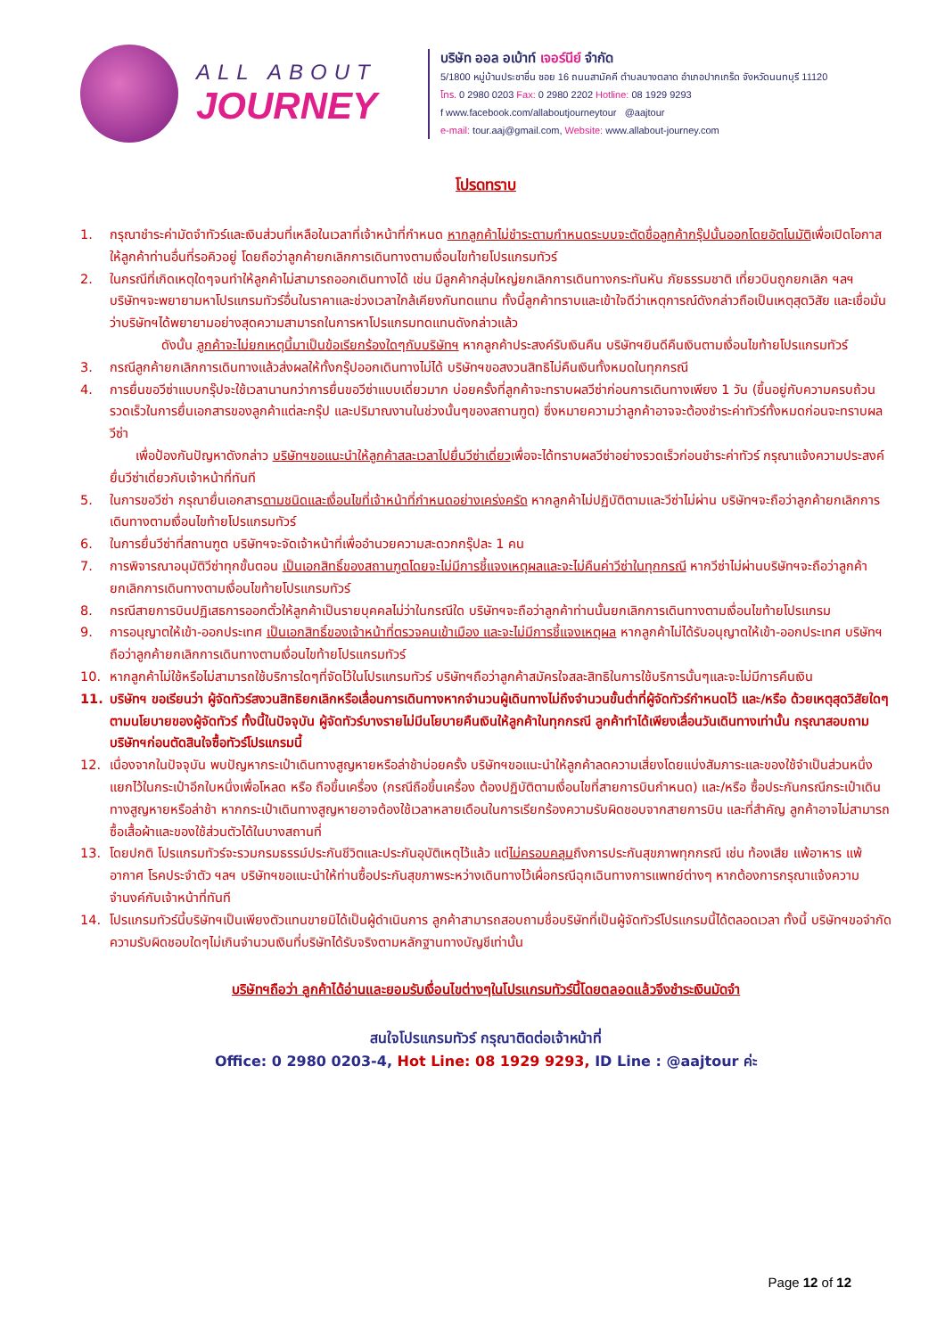ALL ABOUT
JOURNEY
บริษัท ออล อเบ้าท์ เจอร์นีย์ จำกัด
5/1800 หมู่บ้านประชาชื่น ซอย 16 ถนนสามัคคี ตำบลบางตลาด อำเภอปากเกร็ด จังหวัดนนทบุรี 11120
โทร. 0 2980 0203 Fax: 0 2980 2202 Hotline: 08 1929 9293
f www.facebook.com/allaboutjourneytour @aajtour
e-mail: tour.aaj@gmail.com, Website: www.allabout-journey.com
โปรดทราบ
1. กรุณาชำระค่ามัดจำทัวร์และเงินส่วนที่เหลือในเวลาที่เจ้าหน้าที่กำหนด หากลูกค้าไม่ชำระตามกำหนดระบบจะตัดชื่อลูกค้ากรุ๊ปนั้นออกโดยอัตโนมัติเพื่อเปิดโอกาสให้ลูกค้าท่านอื่นที่รอคิวอยู่ โดยถือว่าลูกค้ายกเลิกการเดินทางตามเงื่อนไขท้ายโปรแกรมทัวร์
2. ในกรณีที่เกิดเหตุใดๆจนทำให้ลูกค้าไม่สามารถออกเดินทางได้ เช่น มีลูกค้ากลุ่มใหญ่ยกเลิกการเดินทางกระทันหัน ภัยธรรมชาติ เที่ยวบินถูกยกเลิก ฯลฯ บริษัทฯจะพยายามหาโปรแกรมทัวร์อื่นในราคาและช่วงเวลาใกล้เคียงกันทดแทน ทั้งนี้ลูกค้าทราบและเข้าใจดีว่าเหตุการณ์ดังกล่าวถือเป็นเหตุสุดวิสัย และเชื่อมั่นว่าบริษัทฯได้พยายามอย่างสุดความสามารถในการหาโปรแกรมทดแทนดังกล่าวแล้ว
    ดังนั้น ลูกค้าจะไม่ยกเหตุนี้มาเป็นข้อเรียกร้องใดๆกับบริษัทฯ หากลูกค้าประสงค์รับเงินคืน บริษัทฯยินดีคืนเงินตามเงื่อนไขท้ายโปรแกรมทัวร์
3. กรณีลูกค้ายกเลิกการเดินทางแล้วส่งผลให้ทั้งกรุ๊ปออกเดินทางไม่ได้ บริษัทฯขอสงวนสิทธิไม่คืนเงินทั้งหมดในทุกกรณี
4. การยื่นขอวีซ่าแบบกรุ๊ปจะใช้เวลานานกว่าการยื่นขอวีซ่าแบบเดี่ยวมาก บ่อยครั้งที่ลูกค้าจะทราบผลวีซ่าก่อนการเดินทางเพียง 1 วัน (ขึ้นอยู่กับความครบถ้วนรวดเร็วในการยื่นเอกสารของลูกค้าแต่ละกรุ๊ป และปริมาณงานในช่วงนั้นๆของสถานฑูต) ซึ่งหมายความว่าลูกค้าอาจจะต้องชำระค่าทัวร์ทั้งหมดก่อนจะทราบผลวีซ่า
  เพื่อป้องกันปัญหาดังกล่าว บริษัทฯขอแนะนำให้ลูกค้าสละเวลาไปยื่นวีซ่าเดี่ยวเพื่อจะได้ทราบผลวีซ่าอย่างรวดเร็วก่อนชำระค่าทัวร์ กรุณาแจ้งความประสงค์ยื่นวีซ่าเดี่ยวกับเจ้าหน้าที่ทันที
5. ในการขอวีซ่า กรุณายื่นเอกสารตามชนิดและเงื่อนไขที่เจ้าหน้าที่กำหนดอย่างเคร่งครัด หากลูกค้าไม่ปฏิบัติตามและวีซ่าไม่ผ่าน บริษัทฯจะถือว่าลูกค้ายกเลิกการเดินทางตามเงื่อนไขท้ายโปรแกรมทัวร์
6. ในการยื่นวีซ่าที่สถานฑูต บริษัทฯจะจัดเจ้าหน้าที่เพื่ออำนวยความสะดวกกรุ๊ปละ 1 คน
7. การพิจารณาอนุมัติวีซ่าทุกขั้นตอน เป็นเอกสิทธิ์ของสถานฑูตโดยจะไม่มีการชี้แจงเหตุผลและจะไม่คืนค่าวีซ่าในทุกกรณี หากวีซ่าไม่ผ่านบริษัทฯจะถือว่าลูกค้ายกเลิกการเดินทางตามเงื่อนไขท้ายโปรแกรมทัวร์
8. กรณีสายการบินปฏิเสธการออกตั๋วให้ลูกค้าเป็นรายบุคคลไม่ว่าในกรณีใด บริษัทฯจะถือว่าลูกค้าท่านนั้นยกเลิกการเดินทางตามเงื่อนไขท้ายโปรแกรม
9. การอนุญาตให้เข้า-ออกประเทศ เป็นเอกสิทธิ์ของเจ้าหน้าที่ตรวจคนเข้าเมือง และจะไม่มีการชี้แจงเหตุผล หากลูกค้าไม่ได้รับอนุญาตให้เข้า-ออกประเทศ บริษัทฯถือว่าลูกค้ายกเลิกการเดินทางตามเงื่อนไขท้ายโปรแกรมทัวร์
10. หากลูกค้าไม่ใช้หรือไม่สามารถใช้บริการใดๆที่จัดไว้ในโปรแกรมทัวร์ บริษัทฯถือว่าลูกค้าสมัครใจสละสิทธิในการใช้บริการนั้นๆและจะไม่มีการคืนเงิน
11. บริษัทฯ ขอเรียนว่า ผู้จัดทัวร์สงวนสิทธิยกเลิกหรือเลื่อนการเดินทางหากจำนวนผู้เดินทางไม่ถึงจำนวนขั้นต่ำที่ผู้จัดทัวร์กำหนดไว้ และ/หรือ ด้วยเหตุสุดวิสัยใดๆตามนโยบายของผู้จัดทัวร์ ทั้งนี้ในปัจจุบัน ผู้จัดทัวร์บางรายไม่มีนโยบายคืนเงินให้ลูกค้าในทุกกรณี ลูกค้าทำได้เพียงเลื่อนวันเดินทางเท่านั้น กรุณาสอบถามบริษัทฯก่อนตัดสินใจซื้อทัวร์โปรแกรมนี้
12. เนื่องจากในปัจจุบัน พบปัญหากระเป๋าเดินทางสูญหายหรือล่าช้าบ่อยครั้ง บริษัทฯขอแนะนำให้ลูกค้าลดความเสี่ยงโดยแบ่งสัมภาระและของใช้จำเป็นส่วนหนึ่งแยกไว้ในกระเป๋าอีกใบหนึ่งเพื่อโหลด หรือ ถือขึ้นเครื่อง (กรณีถือขึ้นเครื่อง ต้องปฏิบัติตามเงื่อนไขที่สายการบินกำหนด) และ/หรือ ซื้อประกันกรณีกระเป๋าเดินทางสูญหายหรือล่าช้า หากกระเป๋าเดินทางสูญหายอาจต้องใช้เวลาหลายเดือนในการเรียกร้องความรับผิดชอบจากสายการบิน และที่สำคัญ ลูกค้าอาจไม่สามารถซื้อเสื้อผ้าและของใช้ส่วนตัวได้ในบางสถานที่
13. โดยปกติ โปรแกรมทัวร์จะรวมกรมธรรม์ประกันชีวิตและประกันอุบัติเหตุไว้แล้ว แต่ไม่ครอบคลุมถึงการประกันสุขภาพทุกกรณี เช่น ท้องเสีย แพ้อาหาร แพ้อากาศ โรคประจำตัว ฯลฯ บริษัทฯขอแนะนำให้ท่านซื้อประกันสุขภาพระหว่างเดินทางไว้เผื่อกรณีฉุกเฉินทางการแพทย์ต่างๆ หากต้องการกรุณาแจ้งความจำนงค์กับเจ้าหน้าที่ทันที
14. โปรแกรมทัวร์นี้บริษัทฯเป็นเพียงตัวแทนขายมิได้เป็นผู้ดำเนินการ ลูกค้าสามารถสอบถามชื่อบริษัทที่เป็นผู้จัดทัวร์โปรแกรมนี้ได้ตลอดเวลา ทั้งนี้ บริษัทฯขอจำกัดความรับผิดชอบใดๆไม่เกินจำนวนเงินที่บริษัทได้รับจริงตามหลักฐานทางบัญชีเท่านั้น
บริษัทฯถือว่า ลูกค้าได้อ่านและยอมรับเงื่อนไขต่างๆในโปรแกรมทัวร์นี้โดยตลอดแล้วจึงชำระเงินมัดจำ
สนใจโปรแกรมทัวร์ กรุณาติดต่อเจ้าหน้าที่
Office: 0 2980 0203-4, Hot Line: 08 1929 9293, ID Line : @aajtour ค่ะ
Page 12 of 12